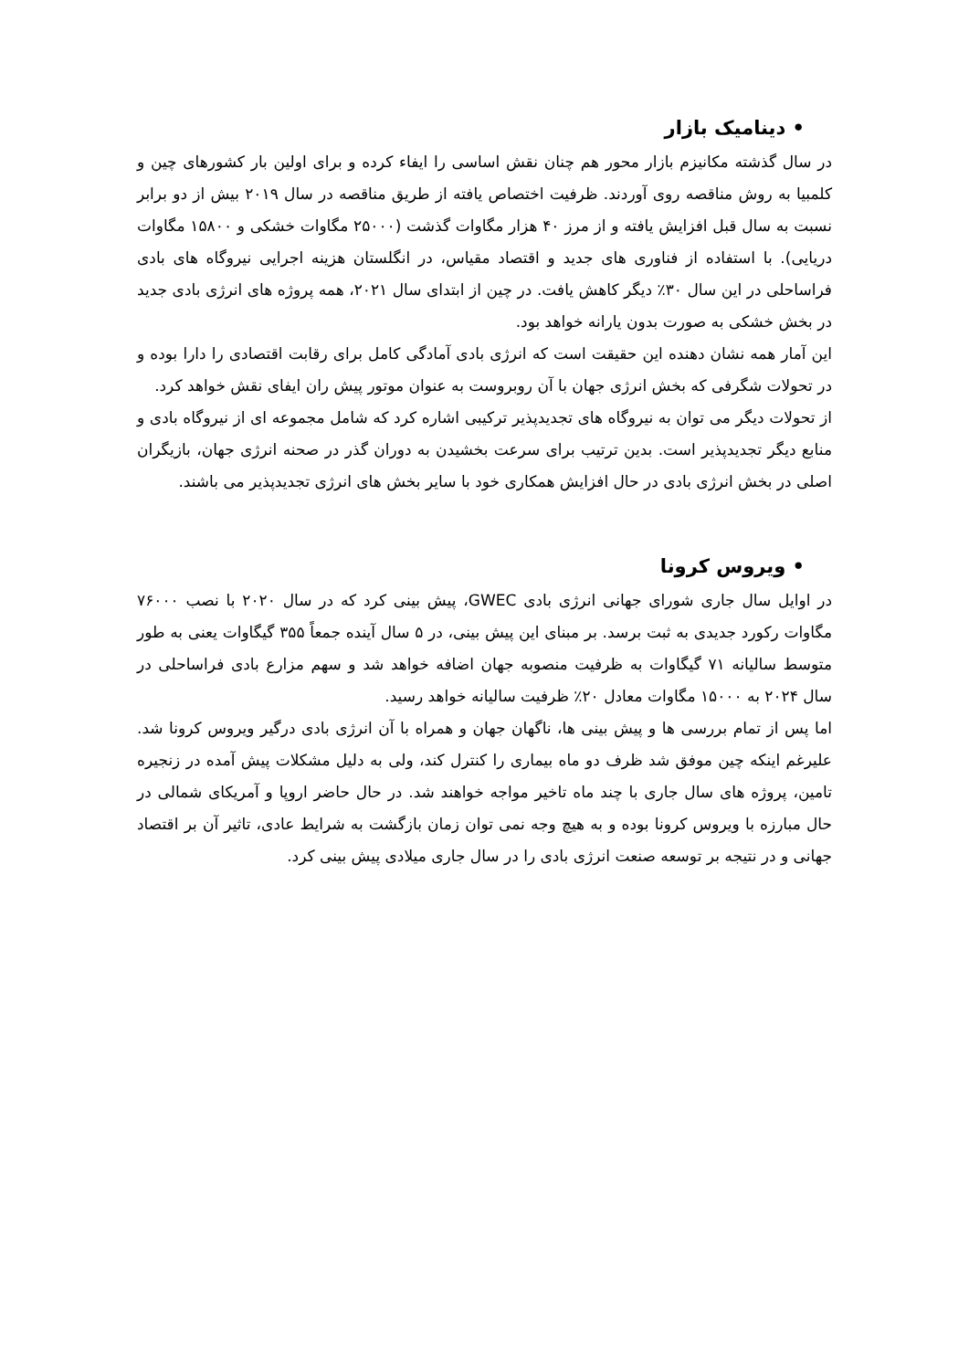• دینامیک بازار
در سال گذشته مکانیزم بازار محور هم چنان نقش اساسی را ایفاء کرده و برای اولین بار کشورهای چین و کلمبیا به روش مناقصه روی آوردند. ظرفیت اختصاص یافته از طریق مناقصه در سال ۲۰۱۹ بیش از دو برابر نسبت به سال قبل افزایش یافته و از مرز ۴۰ هزار مگاوات گذشت (۲۵۰۰۰ مگاوات خشکی و ۱۵۸۰۰ مگاوات دریایی). با استفاده از فناوری های جدید و اقتصاد مقیاس، در انگلستان هزینه اجرایی نیروگاه های بادی فراساحلی در این سال ۳۰٪ دیگر کاهش یافت. در چین از ابتدای سال ۲۰۲۱، همه پروژه های انرژی بادی جدید در بخش خشکی به صورت بدون یارانه خواهد بود.
این آمار همه نشان دهنده این حقیقت است که انرژی بادی آمادگی کامل برای رقابت اقتصادی را دارا بوده و در تحولات شگرفی که بخش انرژی جهان با آن روبروست به عنوان موتور پیش ران ایفای نقش خواهد کرد.
از تحولات دیگر می توان به نیروگاه های تجدیدپذیر ترکیبی اشاره کرد که شامل مجموعه ای از نیروگاه بادی و منابع دیگر تجدیدپذیر است. بدین ترتیب برای سرعت بخشیدن به دوران گذر در صحنه انرژی جهان، بازیگران اصلی در بخش انرژی بادی در حال افزایش همکاری خود با سایر بخش های انرژی تجدیدپذیر می باشند.
• ویروس کرونا
در اوایل سال جاری شورای جهانی انرژی بادی GWEC، پیش بینی کرد که در سال ۲۰۲۰ با نصب ۷۶۰۰۰ مگاوات رکورد جدیدی به ثبت برسد. بر مبنای این پیش بینی، در ۵ سال آینده جمعاً ۳۵۵ گیگاوات یعنی به طور متوسط سالیانه ۷۱ گیگاوات به ظرفیت منصوبه جهان اضافه خواهد شد و سهم مزارع بادی فراساحلی در سال ۲۰۲۴ به ۱۵۰۰۰ مگاوات معادل ۲۰٪ ظرفیت سالیانه خواهد رسید.
اما پس از تمام بررسی ها و پیش بینی ها، ناگهان جهان و همراه با آن انرژی بادی درگیر ویروس کرونا شد. علیرغم اینکه چین موفق شد ظرف دو ماه بیماری را کنترل کند، ولی به دلیل مشکلات پیش آمده در زنجیره تامین، پروژه های سال جاری با چند ماه تاخیر مواجه خواهند شد. در حال حاضر اروپا و آمریکای شمالی در حال مبارزه با ویروس کرونا بوده و به هیچ وجه نمی توان زمان بازگشت به شرایط عادی، تاثیر آن بر اقتصاد جهانی و در نتیجه بر توسعه صنعت انرژی بادی را در سال جاری میلادی پیش بینی کرد.